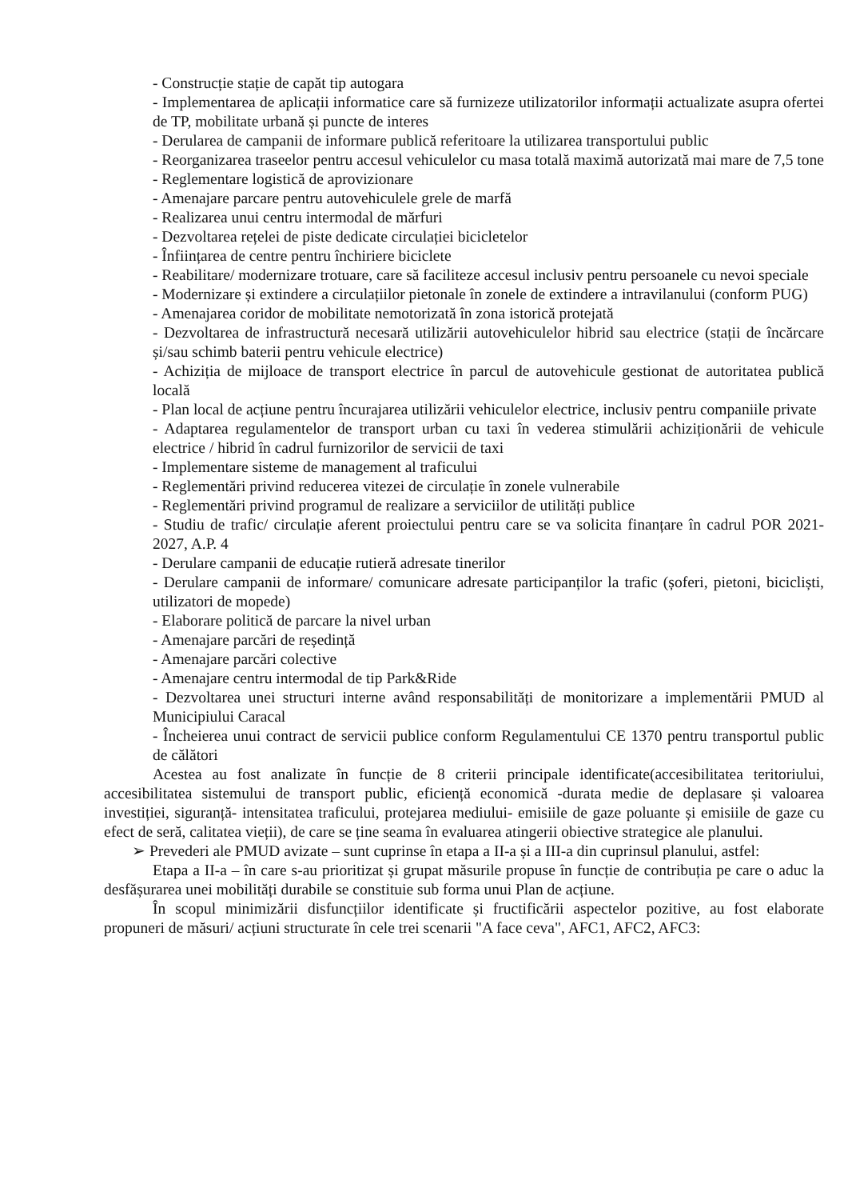- Construcție stație de capăt tip autogara
- Implementarea de aplicații informatice care să furnizeze utilizatorilor informații actualizate asupra ofertei de TP, mobilitate urbană și puncte de interes
- Derularea de campanii de informare publică referitoare la utilizarea transportului public
- Reorganizarea traseelor pentru accesul vehiculelor cu masa totală maximă autorizată mai mare de 7,5 tone
- Reglementare logistică de aprovizionare
- Amenajare parcare pentru autovehiculele grele de marfă
- Realizarea unui centru intermodal de mărfuri
- Dezvoltarea rețelei de piste dedicate circulației bicicletelor
- Înființarea de centre pentru închiriere biciclete
- Reabilitare/ modernizare trotuare, care să faciliteze accesul inclusiv pentru persoanele cu nevoi speciale
- Modernizare și extindere a circulațiilor pietonale în zonele de extindere a intravilanului (conform PUG)
- Amenajarea coridor de mobilitate nemotorizată în zona istorică protejată
- Dezvoltarea de infrastructură necesară utilizării autovehiculelor hibrid sau electrice (stații de încărcare și/sau schimb baterii pentru vehicule electrice)
- Achiziția de mijloace de transport electrice în parcul de autovehicule gestionat de autoritatea publică locală
- Plan local de acțiune pentru încurajarea utilizării vehiculelor electrice, inclusiv pentru companiile private
- Adaptarea regulamentelor de transport urban cu taxi în vederea stimulării achiziționării de vehicule electrice / hibrid în cadrul furnizorilor de servicii de taxi
- Implementare sisteme de management al traficului
- Reglementări privind reducerea vitezei de circulație în zonele vulnerabile
- Reglementări privind programul de realizare a serviciilor de utilități publice
- Studiu de trafic/ circulație aferent proiectului pentru care se va solicita finanțare în cadrul POR 2021-2027, A.P. 4
- Derulare campanii de educație rutieră adresate tinerilor
- Derulare campanii de informare/ comunicare adresate participanților la trafic (șoferi, pietoni, bicicliști, utilizatori de mopede)
- Elaborare politică de parcare la nivel urban
- Amenajare parcări de reședință
- Amenajare parcări colective
- Amenajare centru intermodal de tip Park&Ride
- Dezvoltarea unei structuri interne având responsabilități de monitorizare a implementării PMUD al Municipiului Caracal
- Încheierea unui contract de servicii publice conform Regulamentului CE 1370 pentru transportul public de călători
Acestea au fost analizate în funcție de 8 criterii principale identificate(accesibilitatea teritoriului, accesibilitatea sistemului de transport public, eficiență economică -durata medie de deplasare și valoarea investiției, siguranță- intensitatea traficului, protejarea mediului- emisiile de gaze poluante și emisiile de gaze cu efect de seră, calitatea vieții), de care se ține seama în evaluarea atingerii obiective strategice ale planului.
➢ Prevederi ale PMUD avizate – sunt cuprinse în etapa a II-a și a III-a din cuprinsul planului, astfel:
Etapa a II-a – în care s-au prioritizat și grupat măsurile propuse în funcție de contribuția pe care o aduc la desfășurarea unei mobilități durabile se constituie sub forma unui Plan de acțiune.
În scopul minimizării disfuncțiilor identificate și fructificării aspectelor pozitive, au fost elaborate propuneri de măsuri/ acțiuni structurate în cele trei scenarii "A face ceva", AFC1, AFC2, AFC3: